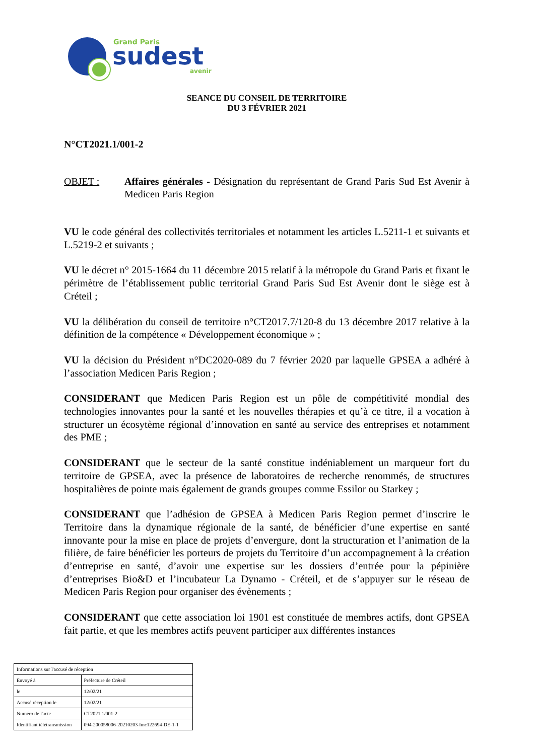Grand Paris
sudest
avenir
SEANCE DU CONSEIL DE TERRITOIRE
DU 3 FÉVRIER 2021
N°CT2021.1/001-2
OBJET : Affaires générales - Désignation du représentant de Grand Paris Sud Est Avenir à Medicen Paris Region
VU le code général des collectivités territoriales et notamment les articles L.5211-1 et suivants et L.5219-2 et suivants ;
VU le décret n° 2015-1664 du 11 décembre 2015 relatif à la métropole du Grand Paris et fixant le périmètre de l’établissement public territorial Grand Paris Sud Est Avenir dont le siège est à Créteil ;
VU la délibération du conseil de territoire n°CT2017.7/120-8 du 13 décembre 2017 relative à la définition de la compétence « Développement économique » ;
VU la décision du Président n°DC2020-089 du 7 février 2020 par laquelle GPSEA a adhéré à l’association Medicen Paris Region ;
CONSIDERANT que Medicen Paris Region est un pôle de compétitivité mondial des technologies innovantes pour la santé et les nouvelles thérapies et qu’à ce titre, il a vocation à structurer un écosytème régional d’innovation en santé au service des entreprises et notamment des PME ;
CONSIDERANT que le secteur de la santé constitue indéniablement un marqueur fort du territoire de GPSEA, avec la présence de laboratoires de recherche renommés, de structures hospitalières de pointe mais également de grands groupes comme Essilor ou Starkey ;
CONSIDERANT que l’adhésion de GPSEA à Medicen Paris Region permet d’inscrire le Territoire dans la dynamique régionale de la santé, de bénéficier d’une expertise en santé innovante pour la mise en place de projets d’envergure, dont la structuration et l’animation de la filière, de faire bénéficier les porteurs de projets du Territoire d’un accompagnement à la création d’entreprise en santé, d’avoir une expertise sur les dossiers d’entrée pour la pépinière d’entreprises Bio&D et l’incubateur La Dynamo - Créteil, et de s’appuyer sur le réseau de Medicen Paris Region pour organiser des évènements ;
CONSIDERANT que cette association loi 1901 est constituée de membres actifs, dont GPSEA fait partie, et que les membres actifs peuvent participer aux différentes instances
| Informations sur l'accusé de réception | |
| Envoyé à | Préfecture de Créteil |
| le | 12/02/21 |
| Accusé réception le | 12/02/21 |
| Numéro de l'acte | CT2021.1/001-2 |
| Identifiant télétransmission | 094-200058006-20210203-lmc122694-DE-1-1 |